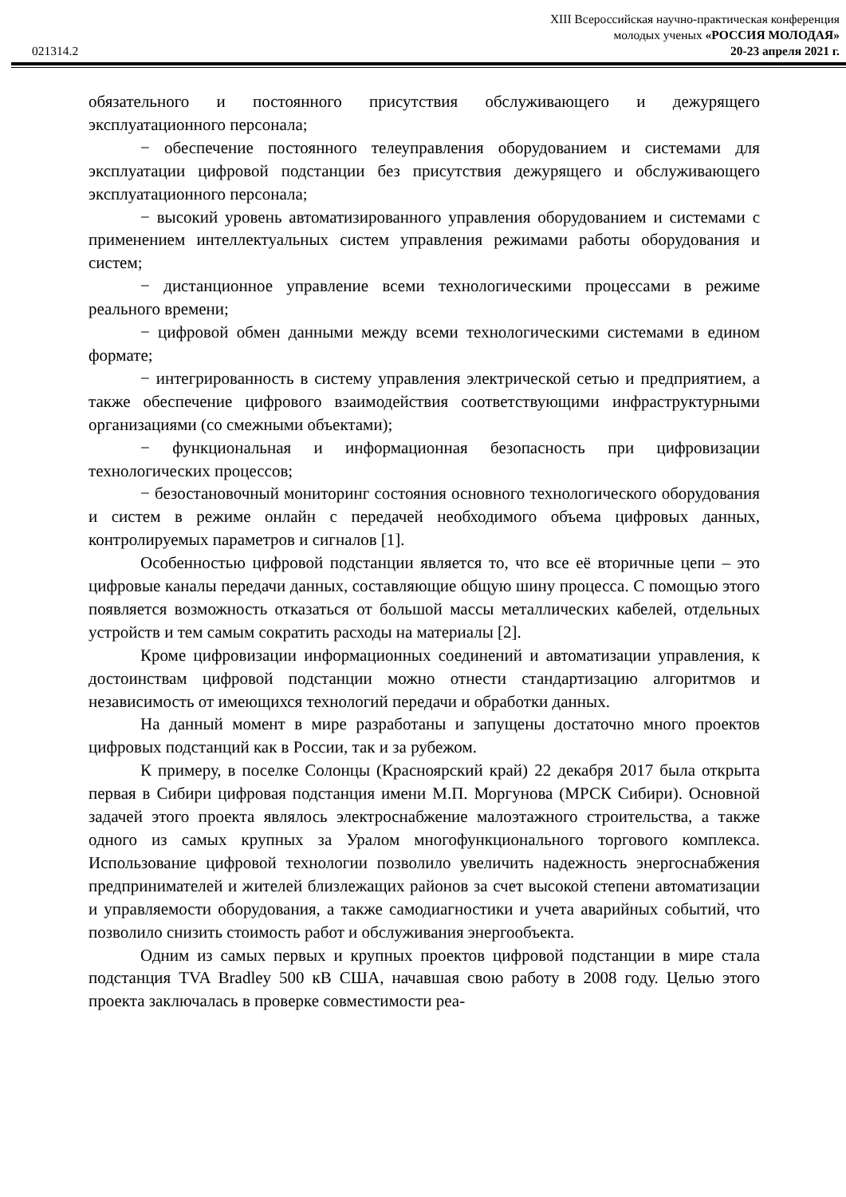XIII Всероссийская научно-практическая конференция
молодых ученых «РОССИЯ МОЛОДАЯ»
021314.2 20-23 апреля 2021 г.
обязательного и постоянного присутствия обслуживающего и дежурящего эксплуатационного персонала;
− обеспечение постоянного телеуправления оборудованием и системами для эксплуатации цифровой подстанции без присутствия дежурящего и обслуживающего эксплуатационного персонала;
− высокий уровень автоматизированного управления оборудованием и системами с применением интеллектуальных систем управления режимами работы оборудования и систем;
− дистанционное управление всеми технологическими процессами в режиме реального времени;
− цифровой обмен данными между всеми технологическими системами в едином формате;
− интегрированность в систему управления электрической сетью и предприятием, а также обеспечение цифрового взаимодействия соответствующими инфраструктурными организациями (со смежными объектами);
− функциональная и информационная безопасность при цифровизации технологических процессов;
− безостановочный мониторинг состояния основного технологического оборудования и систем в режиме онлайн с передачей необходимого объема цифровых данных, контролируемых параметров и сигналов [1].
Особенностью цифровой подстанции является то, что все её вторичные цепи – это цифровые каналы передачи данных, составляющие общую шину процесса. С помощью этого появляется возможность отказаться от большой массы металлических кабелей, отдельных устройств и тем самым сократить расходы на материалы [2].
Кроме цифровизации информационных соединений и автоматизации управления, к достоинствам цифровой подстанции можно отнести стандартизацию алгоритмов и независимость от имеющихся технологий передачи и обработки данных.
На данный момент в мире разработаны и запущены достаточно много проектов цифровых подстанций как в России, так и за рубежом.
К примеру, в поселке Солонцы (Красноярский край) 22 декабря 2017 была открыта первая в Сибири цифровая подстанция имени М.П. Моргунова (МРСК Сибири). Основной задачей этого проекта являлось электроснабжение малоэтажного строительства, а также одного из самых крупных за Уралом многофункционального торгового комплекса. Использование цифровой технологии позволило увеличить надежность энергоснабжения предпринимателей и жителей близлежащих районов за счет высокой степени автоматизации и управляемости оборудования, а также самодиагностики и учета аварийных событий, что позволило снизить стоимость работ и обслуживания энергообъекта.
Одним из самых первых и крупных проектов цифровой подстанции в мире стала подстанция TVA Bradley 500 кВ США, начавшая свою работу в 2008 году. Целью этого проекта заключалась в проверке совместимости реа-